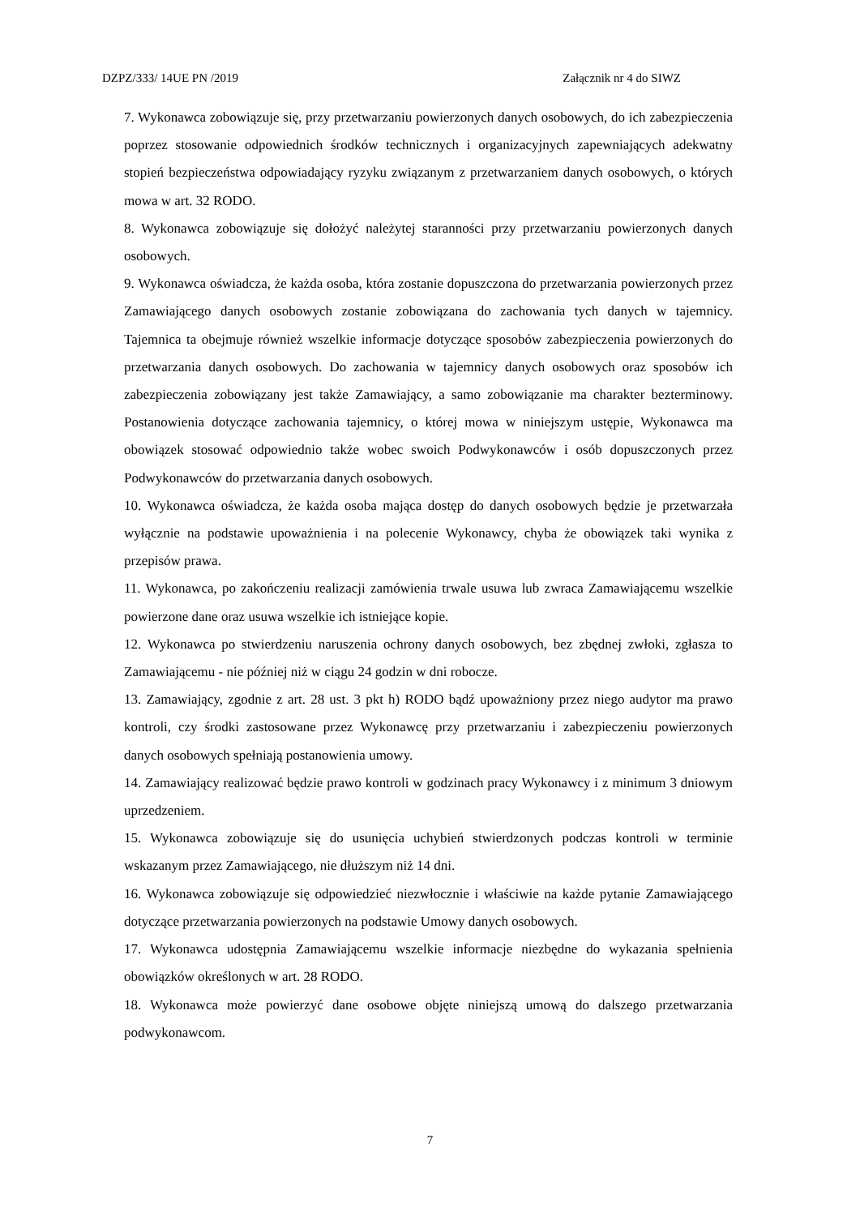DZPZ/333/ 14UE PN /2019 Załącznik nr 4 do SIWZ
7. Wykonawca zobowiązuje się, przy przetwarzaniu powierzonych danych osobowych, do ich zabezpieczenia poprzez stosowanie odpowiednich środków technicznych i organizacyjnych zapewniających adekwatny stopień bezpieczeństwa odpowiadający ryzyku związanym z przetwarzaniem danych osobowych, o których mowa w art. 32 RODO.
8. Wykonawca zobowiązuje się dołożyć należytej staranności przy przetwarzaniu powierzonych danych osobowych.
9. Wykonawca oświadcza, że każda osoba, która zostanie dopuszczona do przetwarzania powierzonych przez Zamawiającego danych osobowych zostanie zobowiązana do zachowania tych danych w tajemnicy. Tajemnica ta obejmuje również wszelkie informacje dotyczące sposobów zabezpieczenia powierzonych do przetwarzania danych osobowych. Do zachowania w tajemnicy danych osobowych oraz sposobów ich zabezpieczenia zobowiązany jest także Zamawiający, a samo zobowiązanie ma charakter bezterminowy. Postanowienia dotyczące zachowania tajemnicy, o której mowa w niniejszym ustępie, Wykonawca ma obowiązek stosować odpowiednio także wobec swoich Podwykonawców i osób dopuszczonych przez Podwykonawców do przetwarzania danych osobowych.
10. Wykonawca oświadcza, że każda osoba mająca dostęp do danych osobowych będzie je przetwarzała wyłącznie na podstawie upoważnienia i na polecenie Wykonawcy, chyba że obowiązek taki wynika z przepisów prawa.
11. Wykonawca, po zakończeniu realizacji zamówienia trwale usuwa lub zwraca Zamawiającemu wszelkie powierzone dane oraz usuwa wszelkie ich istniejące kopie.
12. Wykonawca po stwierdzeniu naruszenia ochrony danych osobowych, bez zbędnej zwłoki, zgłasza to Zamawiającemu - nie później niż w ciągu 24 godzin w dni robocze.
13. Zamawiający, zgodnie z art. 28 ust. 3 pkt h) RODO bądź upoważniony przez niego audytor ma prawo kontroli, czy środki zastosowane przez Wykonawcę przy przetwarzaniu i zabezpieczeniu powierzonych danych osobowych spełniają postanowienia umowy.
14. Zamawiający realizować będzie prawo kontroli w godzinach pracy Wykonawcy i z minimum 3 dniowym uprzedzeniem.
15. Wykonawca zobowiązuje się do usunięcia uchybień stwierdzonych podczas kontroli w terminie wskazanym przez Zamawiającego, nie dłuższym niż 14 dni.
16. Wykonawca zobowiązuje się odpowiedzieć niezwłocznie i właściwie na każde pytanie Zamawiającego dotyczące przetwarzania powierzonych na podstawie Umowy danych osobowych.
17. Wykonawca udostępnia Zamawiającemu wszelkie informacje niezbędne do wykazania spełnienia obowiązków określonych w art. 28 RODO.
18. Wykonawca może powierzyć dane osobowe objęte niniejszą umową do dalszego przetwarzania podwykonawcom.
7